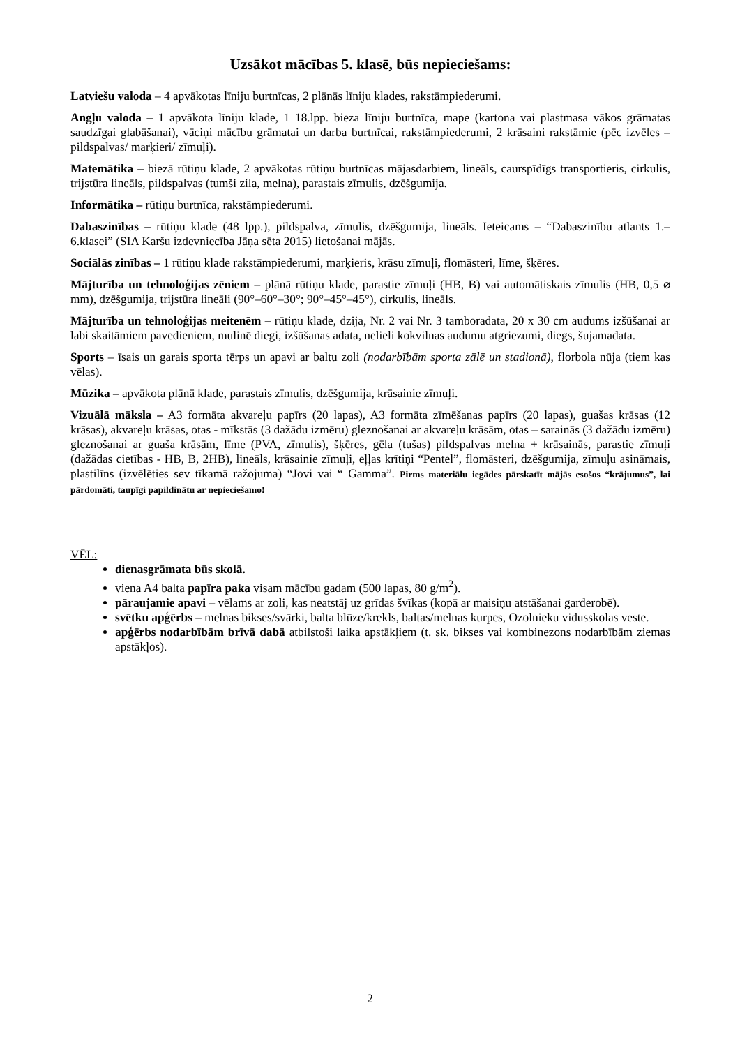Uzsākot mācības 5. klasē, būs nepieciešams:
Latviešu valoda – 4 apvākotas līniju burtnīcas, 2 plānās līniju klades, rakstāmpiederumi.
Angļu valoda – 1 apvākota līniju klade, 1 18.lpp. bieza līniju burtnīca, mape (kartona vai plastmasa vākos grāmatas saudzīgai glabāšanai), vāciņi mācību grāmatai un darba burtnīcai, rakstāmpiederumi, 2 krāsaini rakstāmie (pēc izvēles – pildspalvas/ marķieri/ zīmuļi).
Matemātika – biezā rūtiņu klade, 2 apvākotas rūtiņu burtnīcas mājasdarbiem, lineāls, caurspīdīgs transportieris, cirkulis, trijstūra lineāls, pildspalvas (tumši zila, melna), parastais zīmulis, dzēšgumija.
Informātika – rūtiņu burtnīca, rakstāmpiederumi.
Dabaszinības – rūtiņu klade (48 lpp.), pildspalva, zīmulis, dzēšgumija, lineāls. Ieteicams – “Dabaszinību atlants 1.–6.klasei” (SIA Karšu izdevniecība Jāņa sēta 2015) lietošanai mājās.
Sociālās zinības – 1 rūtiņu klade rakstāmpiederumi, marķieris, krāsu zīmuļi, flomāsteri, līme, šķēres.
Mājturība un tehnoloģijas zēniem – plānā rūtiņu klade, parastie zīmuļi (HB, B) vai automātiskais zīmulis (HB, 0,5 ⌀ mm), dzēšgumija, trijstūra lineāli (90°–60°–30°; 90°–45°–45°), cirkulis, lineāls.
Mājturība un tehnoloģijas meitenēm – rūtiņu klade, dzija, Nr. 2 vai Nr. 3 tamboradata, 20 x 30 cm audums izšūšanai ar labi skaitāmiem pavedieniem, mulinē diegi, izšūšanas adata, nelieli kokvilnas audumu atgriezumi, diegs, šujamadata.
Sports – īsais un garais sporta tērps un apavi ar baltu zoli (nodarbībām sporta zālē un stadionā), florbola nūja (tiem kas vēlas).
Mūzika – apvākota plānā klade, parastais zīmulis, dzēšgumija, krāsainie zīmuļi.
Vizuālā māksla – A3 formāta akvareļu papīrs (20 lapas), A3 formāta zīmēšanas papīrs (20 lapas), guašas krāsas (12 krāsas), akvareļu krāsas, otas - mīkstās (3 dažādu izmēru) gleznošanai ar akvareļu krāsām, otas – sarainās (3 dažādu izmēru) gleznošanai ar guaša krāsām, līme (PVA, zīmulis), šķēres, gēla (tušas) pildspalvas melna + krāsainās, parastie zīmuļi (dažādas cietības - HB, B, 2HB), lineāls, krāsainie zīmuļi, eļļas krītiņi “Pentel”, flomāsteri, dzēšgumija, zīmuļu asināmais, plastilīns (izvēlēties sev tīkamā ražojuma) “Jovi vai “ Gamma”. Pirms materiālu iegādes pārskatīt mājās esošos “krājumus”, lai pārdomāti, taupīgi papildinātu ar nepieciešamo!
VĒL:
dienasgrāmata būs skolā.
viena A4 balta papīra paka visam mācību gadam (500 lapas, 80 g/m<sup>2</sup>).
pāraujamie apavi – vēlams ar zoli, kas neatstāj uz grīdas švīkas (kopā ar maisiņu atstāšanai garderobē).
svētku apģērbs – melnas bikses/svārki, balta blūze/krekls, baltas/melnas kurpes, Ozolnieku vidusskolas veste.
apģērbs nodarbībām brīvā dabā atbilstoši laika apstākļiem (t. sk. bikses vai kombinezons nodarbībām ziemas apstākļos).
2